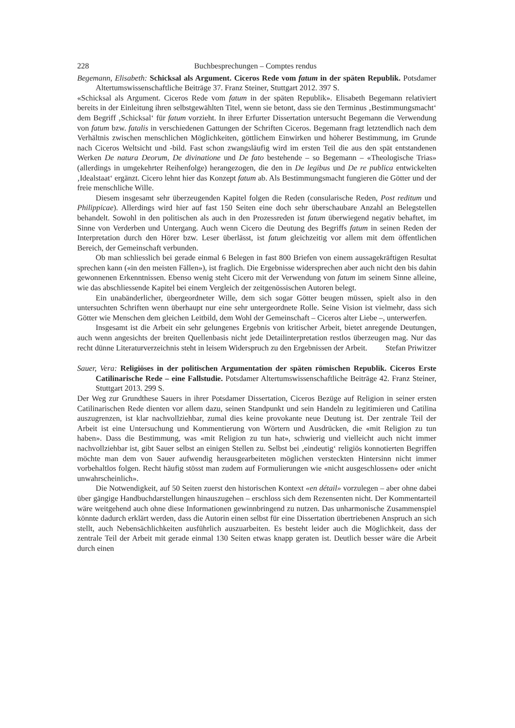228 Buchbesprechungen – Comptes rendus
Begemann, Elisabeth: Schicksal als Argument. Ciceros Rede vom fatum in der späten Republik. Potsdamer Altertumswissenschaftliche Beiträge 37. Franz Steiner, Stuttgart 2012. 397 S.
«Schicksal als Argument. Ciceros Rede vom fatum in der späten Republik». Elisabeth Begemann relativiert bereits in der Einleitung ihren selbstgewählten Titel, wenn sie betont, dass sie den Terminus ‚Bestimmungsmacht‘ dem Begriff ‚Schicksal‘ für fatum vorzieht. In ihrer Erfurter Dissertation untersucht Begemann die Verwendung von fatum bzw. fatalis in verschiedenen Gattungen der Schriften Ciceros. Begemann fragt letztendlich nach dem Verhältnis zwischen menschlichen Möglichkeiten, göttlichem Einwirken und höherer Bestimmung, im Grunde nach Ciceros Weltsicht und -bild. Fast schon zwangsläufig wird im ersten Teil die aus den spät entstandenen Werken De natura Deorum, De divinatione und De fato bestehende – so Begemann – «Theologische Trias» (allerdings in umgekehrter Reihenfolge) herangezogen, die den in De legibus und De re publica entwickelten ‚Idealstaat‘ ergänzt. Cicero lehnt hier das Konzept fatum ab. Als Bestimmungsmacht fungieren die Götter und der freie menschliche Wille.
Diesem insgesamt sehr überzeugenden Kapitel folgen die Reden (consularische Reden, Post reditum und Philippicae). Allerdings wird hier auf fast 150 Seiten eine doch sehr überschaubare Anzahl an Belegstellen behandelt. Sowohl in den politischen als auch in den Prozessreden ist fatum überwiegend negativ behaftet, im Sinne von Verderben und Untergang. Auch wenn Cicero die Deutung des Begriffs fatum in seinen Reden der Interpretation durch den Hörer bzw. Leser überlässt, ist fatum gleichzeitig vor allem mit dem öffentlichen Bereich, der Gemeinschaft verbunden.
Ob man schliesslich bei gerade einmal 6 Belegen in fast 800 Briefen von einem aussagekräftigen Resultat sprechen kann («in den meisten Fällen»), ist fraglich. Die Ergebnisse widersprechen aber auch nicht den bis dahin gewonnenen Erkenntnissen. Ebenso wenig steht Cicero mit der Verwendung von fatum im seinem Sinne alleine, wie das abschliessende Kapitel bei einem Vergleich der zeitgenössischen Autoren belegt.
Ein unabänderlicher, übergeordneter Wille, dem sich sogar Götter beugen müssen, spielt also in den untersuchten Schriften wenn überhaupt nur eine sehr untergeordnete Rolle. Seine Vision ist vielmehr, dass sich Götter wie Menschen dem gleichen Leitbild, dem Wohl der Gemeinschaft – Ciceros alter Liebe –, unterwerfen.
Insgesamt ist die Arbeit ein sehr gelungenes Ergebnis von kritischer Arbeit, bietet anregende Deutungen, auch wenn angesichts der breiten Quellenbasis nicht jede Detailinterpretation restlos überzeugen mag. Nur das recht dünne Literaturverzeichnis steht in leisem Widerspruch zu den Ergebnissen der Arbeit.
Stefan Priwitzer
Sauer, Vera: Religiöses in der politischen Argumentation der späten römischen Republik. Ciceros Erste Catilinarische Rede – eine Fallstudie. Potsdamer Altertumswissenschaftliche Beiträge 42. Franz Steiner, Stuttgart 2013. 299 S.
Der Weg zur Grundthese Sauers in ihrer Potsdamer Dissertation, Ciceros Bezüge auf Religion in seiner ersten Catilinarischen Rede dienten vor allem dazu, seinen Standpunkt und sein Handeln zu legitimieren und Catilina auszugrenzen, ist klar nachvollziehbar, zumal dies keine provokante neue Deutung ist. Der zentrale Teil der Arbeit ist eine Untersuchung und Kommentierung von Wörtern und Ausdrücken, die «mit Religion zu tun haben». Dass die Bestimmung, was «mit Religion zu tun hat», schwierig und vielleicht auch nicht immer nachvollziehbar ist, gibt Sauer selbst an einigen Stellen zu. Selbst bei ‚eindeutig‘ religiös konnotierten Begriffen möchte man dem von Sauer aufwendig herausgearbeiteten möglichen versteckten Hintersinn nicht immer vorbehaltlos folgen. Recht häufig stösst man zudem auf Formulierungen wie «nicht ausgeschlossen» oder «nicht unwahrscheinlich».
Die Notwendigkeit, auf 50 Seiten zuerst den historischen Kontext «en détail» vorzulegen – aber ohne dabei über gängige Handbuchdarstellungen hinauszugehen – erschloss sich dem Rezensenten nicht. Der Kommentarteil wäre weitgehend auch ohne diese Informationen gewinnbringend zu nutzen. Das unharmonische Zusammenspiel könnte dadurch erklärt werden, dass die Autorin einen selbst für eine Dissertation übertriebenen Anspruch an sich stellt, auch Nebensächlichkeiten ausführlich auszuarbeiten. Es besteht leider auch die Möglichkeit, dass der zentrale Teil der Arbeit mit gerade einmal 130 Seiten etwas knapp geraten ist. Deutlich besser wäre die Arbeit durch einen